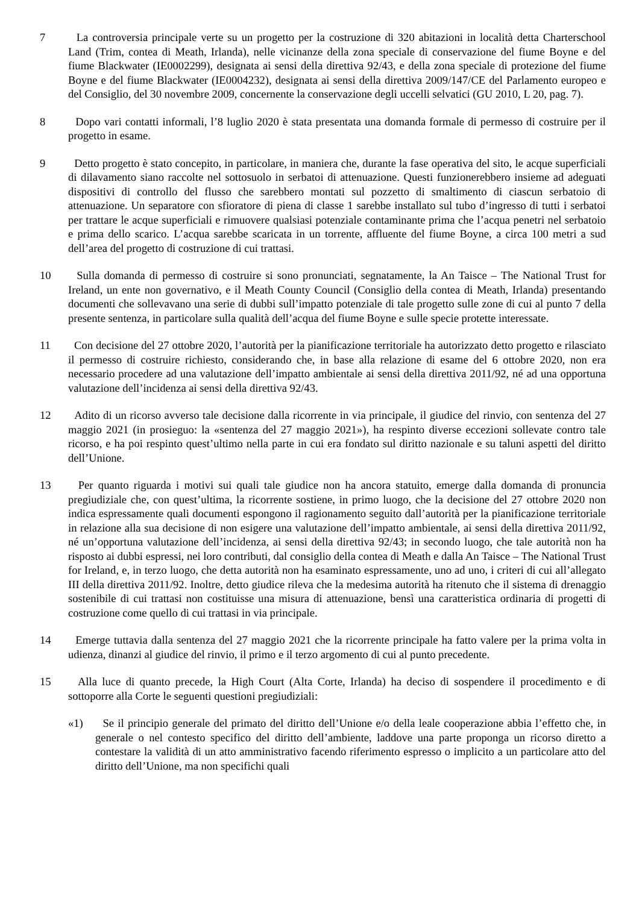7 La controversia principale verte su un progetto per la costruzione di 320 abitazioni in località detta Charterschool Land (Trim, contea di Meath, Irlanda), nelle vicinanze della zona speciale di conservazione del fiume Boyne e del fiume Blackwater (IE0002299), designata ai sensi della direttiva 92/43, e della zona speciale di protezione del fiume Boyne e del fiume Blackwater (IE0004232), designata ai sensi della direttiva 2009/147/CE del Parlamento europeo e del Consiglio, del 30 novembre 2009, concernente la conservazione degli uccelli selvatici (GU 2010, L 20, pag. 7).
8 Dopo vari contatti informali, l’8 luglio 2020 è stata presentata una domanda formale di permesso di costruire per il progetto in esame.
9 Detto progetto è stato concepito, in particolare, in maniera che, durante la fase operativa del sito, le acque superficiali di dilavamento siano raccolte nel sottosuolo in serbatoi di attenuazione. Questi funzionerebbero insieme ad adeguati dispositivi di controllo del flusso che sarebbero montati sul pozzetto di smaltimento di ciascun serbatoio di attenuazione. Un separatore con sfioratore di piena di classe 1 sarebbe installato sul tubo d’ingresso di tutti i serbatoi per trattare le acque superficiali e rimuovere qualsiasi potenziale contaminante prima che l’acqua penetri nel serbatoio e prima dello scarico. L’acqua sarebbe scaricata in un torrente, affluente del fiume Boyne, a circa 100 metri a sud dell’area del progetto di costruzione di cui trattasi.
10 Sulla domanda di permesso di costruire si sono pronunciati, segnatamente, la An Taisce – The National Trust for Ireland, un ente non governativo, e il Meath County Council (Consiglio della contea di Meath, Irlanda) presentando documenti che sollevavano una serie di dubbi sull’impatto potenziale di tale progetto sulle zone di cui al punto 7 della presente sentenza, in particolare sulla qualità dell’acqua del fiume Boyne e sulle specie protette interessate.
11 Con decisione del 27 ottobre 2020, l’autorità per la pianificazione territoriale ha autorizzato detto progetto e rilasciato il permesso di costruire richiesto, considerando che, in base alla relazione di esame del 6 ottobre 2020, non era necessario procedere ad una valutazione dell’impatto ambientale ai sensi della direttiva 2011/92, né ad una opportuna valutazione dell’incidenza ai sensi della direttiva 92/43.
12 Adito di un ricorso avverso tale decisione dalla ricorrente in via principale, il giudice del rinvio, con sentenza del 27 maggio 2021 (in prosieguo: la «sentenza del 27 maggio 2021»), ha respinto diverse eccezioni sollevate contro tale ricorso, e ha poi respinto quest’ultimo nella parte in cui era fondato sul diritto nazionale e su taluni aspetti del diritto dell’Unione.
13 Per quanto riguarda i motivi sui quali tale giudice non ha ancora statuito, emerge dalla domanda di pronuncia pregiudiziale che, con quest’ultima, la ricorrente sostiene, in primo luogo, che la decisione del 27 ottobre 2020 non indica espressamente quali documenti espongono il ragionamento seguito dall’autorità per la pianificazione territoriale in relazione alla sua decisione di non esigere una valutazione dell’impatto ambientale, ai sensi della direttiva 2011/92, né un’opportuna valutazione dell’incidenza, ai sensi della direttiva 92/43; in secondo luogo, che tale autorità non ha risposto ai dubbi espressi, nei loro contributi, dal consiglio della contea di Meath e dalla An Taisce – The National Trust for Ireland, e, in terzo luogo, che detta autorità non ha esaminato espressamente, uno ad uno, i criteri di cui all’allegato III della direttiva 2011/92. Inoltre, detto giudice rileva che la medesima autorità ha ritenuto che il sistema di drenaggio sostenibile di cui trattasi non costituisse una misura di attenuazione, bensì una caratteristica ordinaria di progetti di costruzione come quello di cui trattasi in via principale.
14 Emerge tuttavia dalla sentenza del 27 maggio 2021 che la ricorrente principale ha fatto valere per la prima volta in udienza, dinanzi al giudice del rinvio, il primo e il terzo argomento di cui al punto precedente.
15 Alla luce di quanto precede, la High Court (Alta Corte, Irlanda) ha deciso di sospendere il procedimento e di sottoporre alla Corte le seguenti questioni pregiudiziali:
«1) Se il principio generale del primato del diritto dell’Unione e/o della leale cooperazione abbia l’effetto che, in generale o nel contesto specifico del diritto dell’ambiente, laddove una parte proponga un ricorso diretto a contestare la validità di un atto amministrativo facendo riferimento espresso o implicito a un particolare atto del diritto dell’Unione, ma non specifichi quali